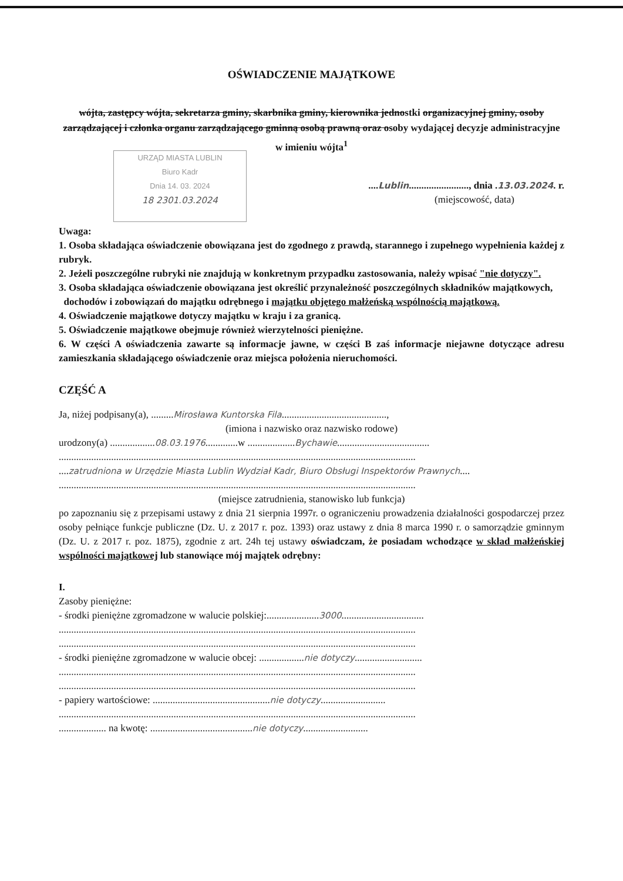URZĄD MIASTA LUBLIN
Biuro Kadr
Dnia 14. 03. 2024
18 2301.03.2024
OŚWIADCZENIE MAJĄTKOWE
wójta, zastępcy wójta, sekretarza gminy, skarbnika gminy, kierownika jednostki organizacyjnej gminy, osoby zarządzającej i członka organu zarządzającego gminną osobą prawną oraz osoby wydającej decyzje administracyjne w imieniu wójta<sup>1</sup>
....Lublin........................, dnia .13.03.2024. r.
(miejscowość, data)
Uwaga:
1. Osoba składająca oświadczenie obowiązana jest do zgodnego z prawdą, starannego i zupełnego wypełnienia każdej z rubryk.
2. Jeżeli poszczególne rubryki nie znajdują w konkretnym przypadku zastosowania, należy wpisać "nie dotyczy".
3. Osoba składająca oświadczenie obowiązana jest określić przynależność poszczególnych składników majątkowych,
dochodów i zobowiązań do majątku odrębnego i majątku objętego małżeńską wspólnością majątkową.
4. Oświadczenie majątkowe dotyczy majątku w kraju i za granicą.
5. Oświadczenie majątkowe obejmuje również wierzytelności pieniężne.
6. W części A oświadczenia zawarte są informacje jawne, w części B zaś informacje niejawne dotyczące adresu zamieszkania składającego oświadczenie oraz miejsca położenia nieruchomości.
CZĘŚĆ A
Ja, niżej podpisany(a), .........Mirosława Kuntorska Fila..........................................,
(imiona i nazwisko oraz nazwisko rodowe)
urodzony(a) ..................08.03.1976.............w ...................Bychawie.....................................
...............................................................................................................................................
....zatrudniona w Urzędzie Miasta Lublin Wydział Kadr, Biuro Obsługi Inspektorów Prawnych....
...............................................................................................................................................
(miejsce zatrudnienia, stanowisko lub funkcja)
po zapoznaniu się z przepisami ustawy z dnia 21 sierpnia 1997r. o ograniczeniu prowadzenia działalności gospodarczej przez osoby pełniące funkcje publiczne (Dz. U. z 2017 r. poz. 1393) oraz ustawy z dnia 8 marca 1990 r. o samorządzie gminnym (Dz. U. z 2017 r. poz. 1875), zgodnie z art. 24h tej ustawy oświadczam, że posiadam wchodzące w skład małżeńskiej wspólności majątkowej lub stanowiące mój majątek odrębny:
I.
Zasoby pieniężne:
- środki pieniężne zgromadzone w walucie polskiej:.....................3000.................................
...............................................................................................................................................
...............................................................................................................................................
- środki pieniężne zgromadzone w walucie obcej: ..................nie dotyczy...........................
...............................................................................................................................................
...............................................................................................................................................
- papiery wartościowe: ...............................................nie dotyczy..........................
...............................................................................................................................................
................... na kwotę: .........................................nie dotyczy..........................